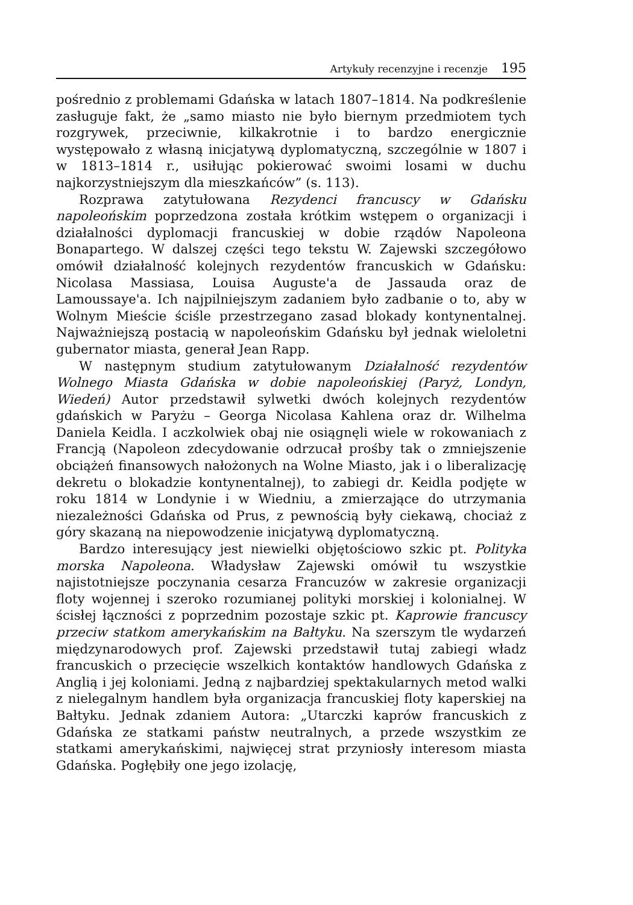Artykuły recenzyjne i recenzje 195
pośrednio z problemami Gdańska w latach 1807–1814. Na podkreślenie zasługuje fakt, że „samo miasto nie było biernym przedmiotem tych rozgrywek, przeciwnie, kilkakrotnie i to bardzo energicznie występowało z własną inicjatywą dyplomatyczną, szczególnie w 1807 i w 1813–1814 r., usiłując pokierować swoimi losami w duchu najkorzystniejszym dla mieszkańców” (s. 113).
Rozprawa zatytułowana Rezydenci francuscy w Gdańsku napoleońskim poprzedzona została krótkim wstępem o organizacji i działalności dyplomacji francuskiej w dobie rządów Napoleona Bonapartego. W dalszej części tego tekstu W. Zajewski szczegółowo omówił działalność kolejnych rezydentów francuskich w Gdańsku: Nicolasa Massiasa, Louisa Auguste'a de Jassauda oraz de Lamoussaye'a. Ich najpilniejszym zadaniem było zadbanie o to, aby w Wolnym Mieście ściśle przestrzegano zasad blokady kontynentalnej. Najważniejszą postacią w napoleońskim Gdańsku był jednak wieloletni gubernator miasta, generał Jean Rapp.
W następnym studium zatytułowanym Działalność rezydentów Wolnego Miasta Gdańska w dobie napoleońskiej (Paryż, Londyn, Wiedeń) Autor przedstawił sylwetki dwóch kolejnych rezydentów gdańskich w Paryżu – Georga Nicolasa Kahlena oraz dr. Wilhelma Daniela Keidla. I aczkolwiek obaj nie osiągnęli wiele w rokowaniach z Francją (Napoleon zdecydowanie odrzucał prośby tak o zmniejszenie obciążeń finansowych nałożonych na Wolne Miasto, jak i o liberalizację dekretu o blokadzie kontynentalnej), to zabiegi dr. Keidla podjęte w roku 1814 w Londynie i w Wiedniu, a zmierzające do utrzymania niezależności Gdańska od Prus, z pewnością były ciekawą, chociaż z góry skazaną na niepowodzenie inicjatywą dyplomatyczną.
Bardzo interesujący jest niewielki objętościowo szkic pt. Polityka morska Napoleona. Władysław Zajewski omówił tu wszystkie najistotniejsze poczynania cesarza Francuzów w zakresie organizacji floty wojennej i szeroko rozumianej polityki morskiej i kolonialnej. W ścisłej łączności z poprzednim pozostaje szkic pt. Kaprowie francuscy przeciw statkom amerykańskim na Bałtyku. Na szerszym tle wydarzeń międzynarodowych prof. Zajewski przedstawił tutaj zabiegi władz francuskich o przecięcie wszelkich kontaktów handlowych Gdańska z Anglią i jej koloniami. Jedną z najbardziej spektakularnych metod walki z nielegalnym handlem była organizacja francuskiej floty kaperskiej na Bałtyku. Jednak zdaniem Autora: „Utarczki kaprów francuskich z Gdańska ze statkami państw neutralnych, a przede wszystkim ze statkami amerykańskimi, najwięcej strat przyniosły interesom miasta Gdańska. Pogłębiły one jego izolację,